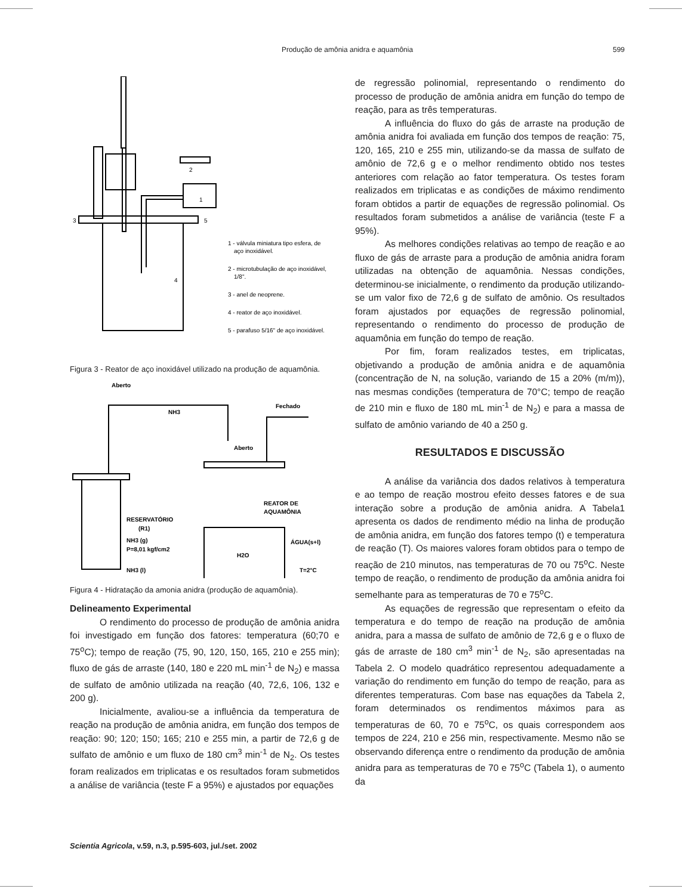Produção de amônia anidra e aquamônia
599
1 - válvula miniatura tipo esfera, de
aço inoxidável.
2 - microtubulação de aço inoxidável,
1/8".
3 - anel de neoprene.
4 - reator de aço inoxidável.
5 - parafuso 5/16" de aço inoxidável.
3
2
4
5
1
Figura 3 - Reator de aço inoxidável utilizado na produção de aquamônia.
Aberto
NH3
Fechado
Aberto
RESERVATÓRIO
(R1)
NH3 (g)
P=8,01 kgf/cm2
NH3 (l)
REATOR DE
AQUAMÔNIA
ÁGUA(s+l)
T=2°C
H2O
Figura 4 - Hidratação da amonia anidra (produção de aquamônia).
Delineamento Experimental
O rendimento do processo de produção de amônia anidra foi investigado em função dos fatores: temperatura (60;70 e 75<sup>o</sup>C); tempo de reação (75, 90, 120, 150, 165, 210 e 255 min); fluxo de gás de arraste (140, 180 e 220 mL min<sup>-1</sup> de N<sub>2</sub>) e massa de sulfato de amônio utilizada na reação (40, 72,6, 106, 132 e 200 g).
Inicialmente, avaliou-se a influência da temperatura de reação na produção de amônia anidra, em função dos tempos de reação: 90; 120; 150; 165; 210 e 255 min, a partir de 72,6 g de sulfato de amônio e um fluxo de 180 cm<sup>3</sup> min<sup>-1</sup> de N<sub>2</sub>. Os testes foram realizados em triplicatas e os resultados foram submetidos a análise de variância (teste F a 95%) e ajustados por equações
de regressão polinomial, representando o rendimento do processo de produção de amônia anidra em função do tempo de reação, para as três temperaturas.
A influência do fluxo do gás de arraste na produção de amônia anidra foi avaliada em função dos tempos de reação: 75, 120, 165, 210 e 255 min, utilizando-se da massa de sulfato de amônio de 72,6 g e o melhor rendimento obtido nos testes anteriores com relação ao fator temperatura. Os testes foram realizados em triplicatas e as condições de máximo rendimento foram obtidos a partir de equações de regressão polinomial. Os resultados foram submetidos a análise de variância (teste F a 95%).
As melhores condições relativas ao tempo de reação e ao fluxo de gás de arraste para a produção de amônia anidra foram utilizadas na obtenção de aquamônia. Nessas condições, determinou-se inicialmente, o rendimento da produção utilizando-se um valor fixo de 72,6 g de sulfato de amônio. Os resultados foram ajustados por equações de regressão polinomial, representando o rendimento do processo de produção de aquamônia em função do tempo de reação.
Por fim, foram realizados testes, em triplicatas, objetivando a produção de amônia anidra e de aquamônia (concentração de N, na solução, variando de 15 a 20% (m/m)), nas mesmas condições (temperatura de 70°C; tempo de reação de 210 min e fluxo de 180 mL min<sup>-1</sup> de N<sub>2</sub>) e para a massa de sulfato de amônio variando de 40 a 250 g.
RESULTADOS E DISCUSSÃO
A análise da variância dos dados relativos à temperatura e ao tempo de reação mostrou efeito desses fatores e de sua interação sobre a produção de amônia anidra. A Tabela1 apresenta os dados de rendimento médio na linha de produção de amônia anidra, em função dos fatores tempo (t) e temperatura de reação (T). Os maiores valores foram obtidos para o tempo de reação de 210 minutos, nas temperaturas de 70 ou 75<sup>o</sup>C. Neste tempo de reação, o rendimento de produção da amônia anidra foi semelhante para as temperaturas de 70 e 75<sup>o</sup>C.
As equações de regressão que representam o efeito da temperatura e do tempo de reação na produção de amônia anidra, para a massa de sulfato de amônio de 72,6 g e o fluxo de gás de arraste de 180 cm<sup>3</sup> min<sup>-1</sup> de N<sub>2</sub>, são apresentadas na Tabela 2. O modelo quadrático representou adequadamente a variação do rendimento em função do tempo de reação, para as diferentes temperaturas. Com base nas equações da Tabela 2, foram determinados os rendimentos máximos para as temperaturas de 60, 70 e 75<sup>o</sup>C, os quais correspondem aos tempos de 224, 210 e 256 min, respectivamente. Mesmo não se observando diferença entre o rendimento da produção de amônia anidra para as temperaturas de 70 e 75<sup>o</sup>C (Tabela 1), o aumento da
Scientia Agricola, v.59, n.3, p.595-603, jul./set. 2002